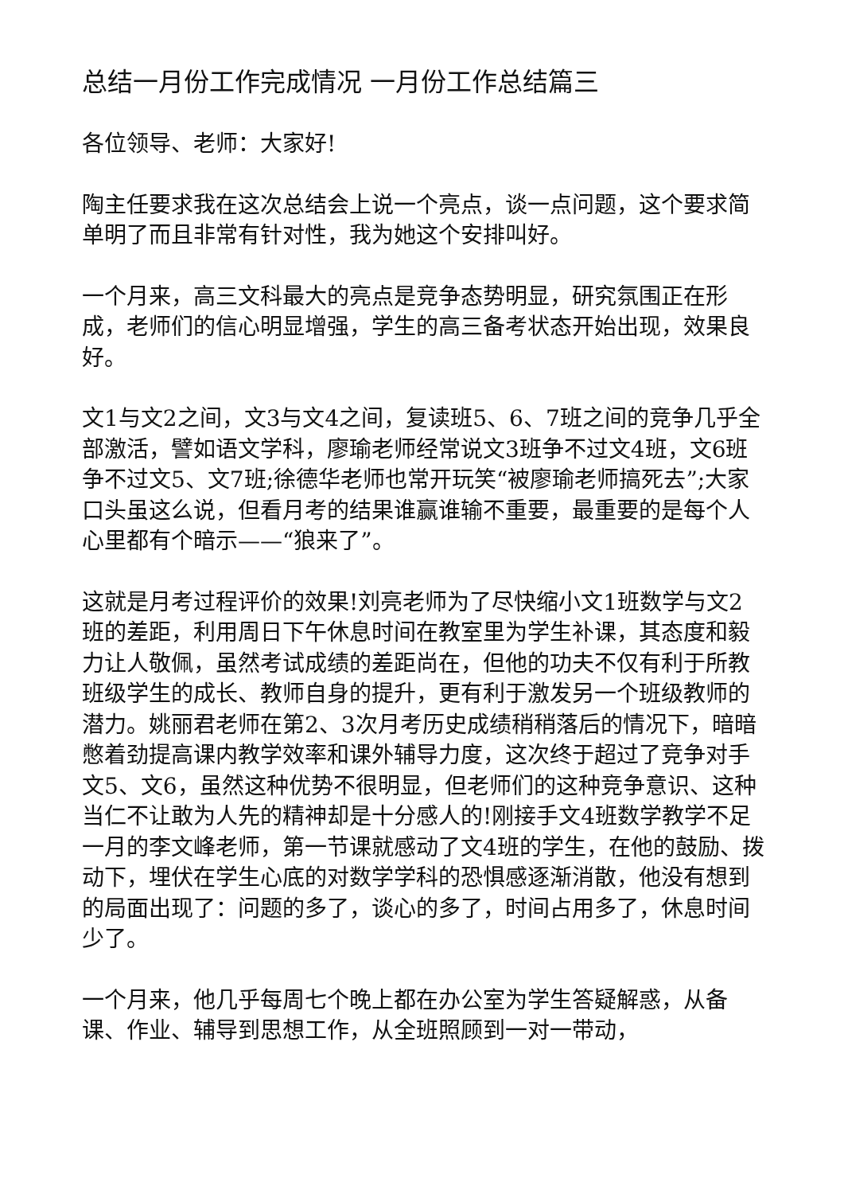总结一月份工作完成情况 一月份工作总结篇三
各位领导、老师：大家好!
陶主任要求我在这次总结会上说一个亮点，谈一点问题，这个要求简单明了而且非常有针对性，我为她这个安排叫好。
一个月来，高三文科最大的亮点是竞争态势明显，研究氛围正在形成，老师们的信心明显增强，学生的高三备考状态开始出现，效果良好。
文1与文2之间，文3与文4之间，复读班5、6、7班之间的竞争几乎全部激活，譬如语文学科，廖瑜老师经常说文3班争不过文4班，文6班争不过文5、文7班;徐德华老师也常开玩笑“被廖瑜老师搞死去”;大家口头虽这么说，但看月考的结果谁赢谁输不重要，最重要的是每个人心里都有个暗示——“狼来了”。
这就是月考过程评价的效果!刘亮老师为了尽快缩小文1班数学与文2班的差距，利用周日下午休息时间在教室里为学生补课，其态度和毅力让人敬佩，虽然考试成绩的差距尚在，但他的功夫不仅有利于所教班级学生的成长、教师自身的提升，更有利于激发另一个班级教师的潜力。姚丽君老师在第2、3次月考历史成绩稍稍落后的情况下，暗暗憋着劲提高课内教学效率和课外辅导力度，这次终于超过了竞争对手文5、文6，虽然这种优势不很明显，但老师们的这种竞争意识、这种当仁不让敢为人先的精神却是十分感人的!刚接手文4班数学教学不足一月的李文峰老师，第一节课就感动了文4班的学生，在他的鼓励、拨动下，埋伏在学生心底的对数学学科的恐惧感逐渐消散，他没有想到的局面出现了：问题的多了，谈心的多了，时间占用多了，休息时间少了。
一个月来，他几乎每周七个晚上都在办公室为学生答疑解惑，从备课、作业、辅导到思想工作，从全班照顾到一对一带动，